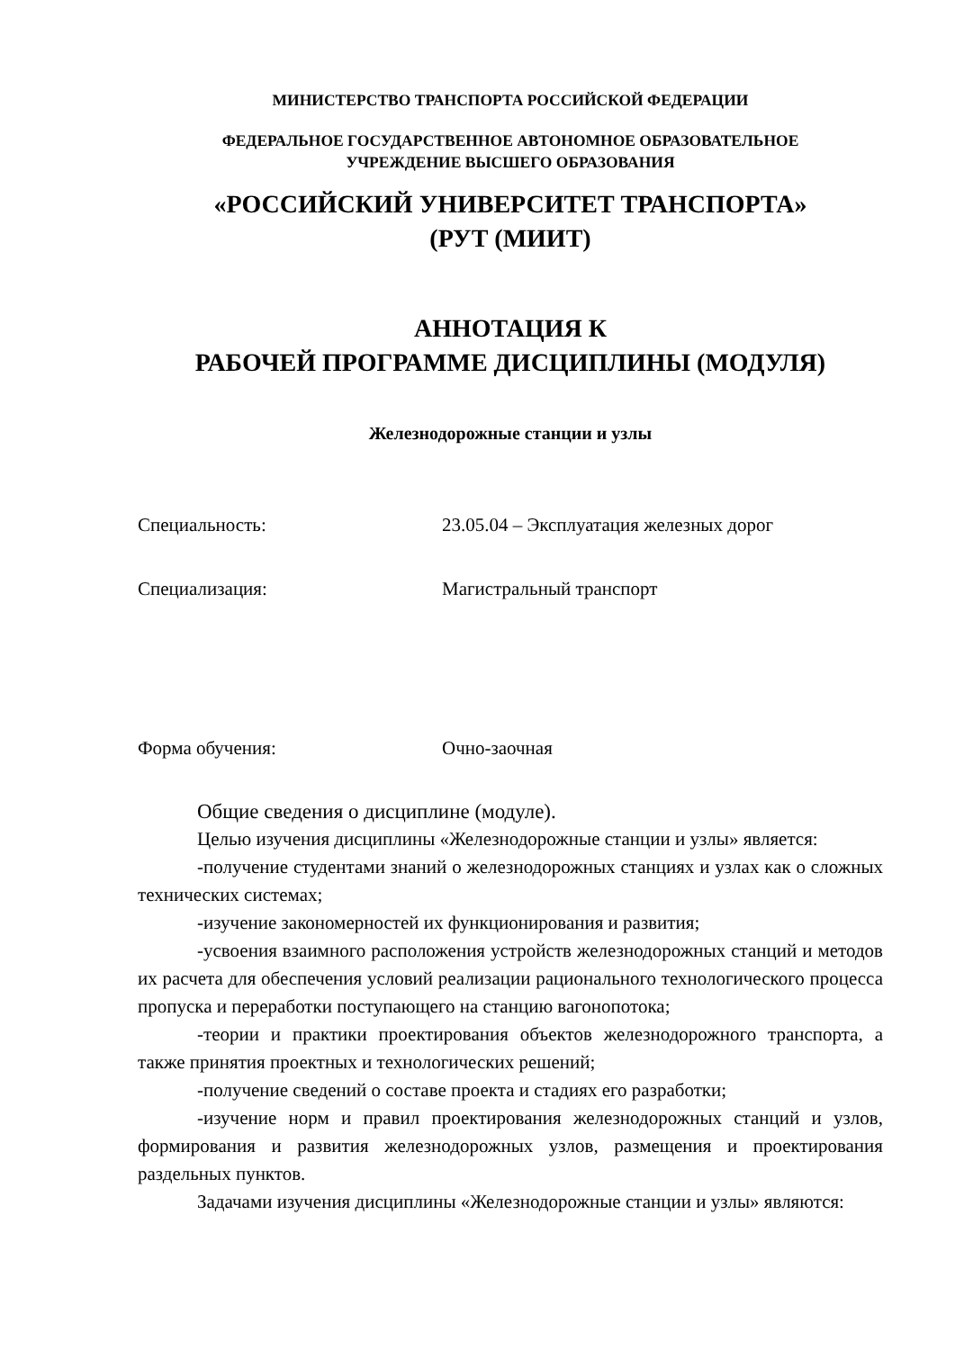МИНИСТЕРСТВО ТРАНСПОРТА РОССИЙСКОЙ ФЕДЕРАЦИИ
ФЕДЕРАЛЬНОЕ ГОСУДАРСТВЕННОЕ АВТОНОМНОЕ ОБРАЗОВАТЕЛЬНОЕ
УЧРЕЖДЕНИЕ ВЫСШЕГО ОБРАЗОВАНИЯ
«РОССИЙСКИЙ УНИВЕРСИТЕТ ТРАНСПОРТА»
(РУТ (МИИТ)
АННОТАЦИЯ К
РАБОЧЕЙ ПРОГРАММЕ ДИСЦИПЛИНЫ (МОДУЛЯ)
Железнодорожные станции и узлы
Специальность: 23.05.04 – Эксплуатация железных дорог
Специализация: Магистральный транспорт
Форма обучения: Очно-заочная
Общие сведения о дисциплине (модуле).
Целью изучения дисциплины «Железнодорожные станции и узлы» является:
-получение студентами знаний о железнодорожных станциях и узлах как о сложных технических системах;
-изучение закономерностей их функционирования и развития;
-усвоения взаимного расположения устройств железнодорожных станций и методов их расчета для обеспечения условий реализации рационального технологического процесса пропуска и переработки поступающего на станцию вагонопотока;
-теории и практики проектирования объектов железнодорожного транспорта, а также принятия проектных и технологических решений;
-получение сведений о составе проекта и стадиях его разработки;
-изучение норм и правил проектирования железнодорожных станций и узлов, формирования и развития железнодорожных узлов, размещения и проектирования раздельных пунктов.
Задачами изучения дисциплины «Железнодорожные станции и узлы» являются: